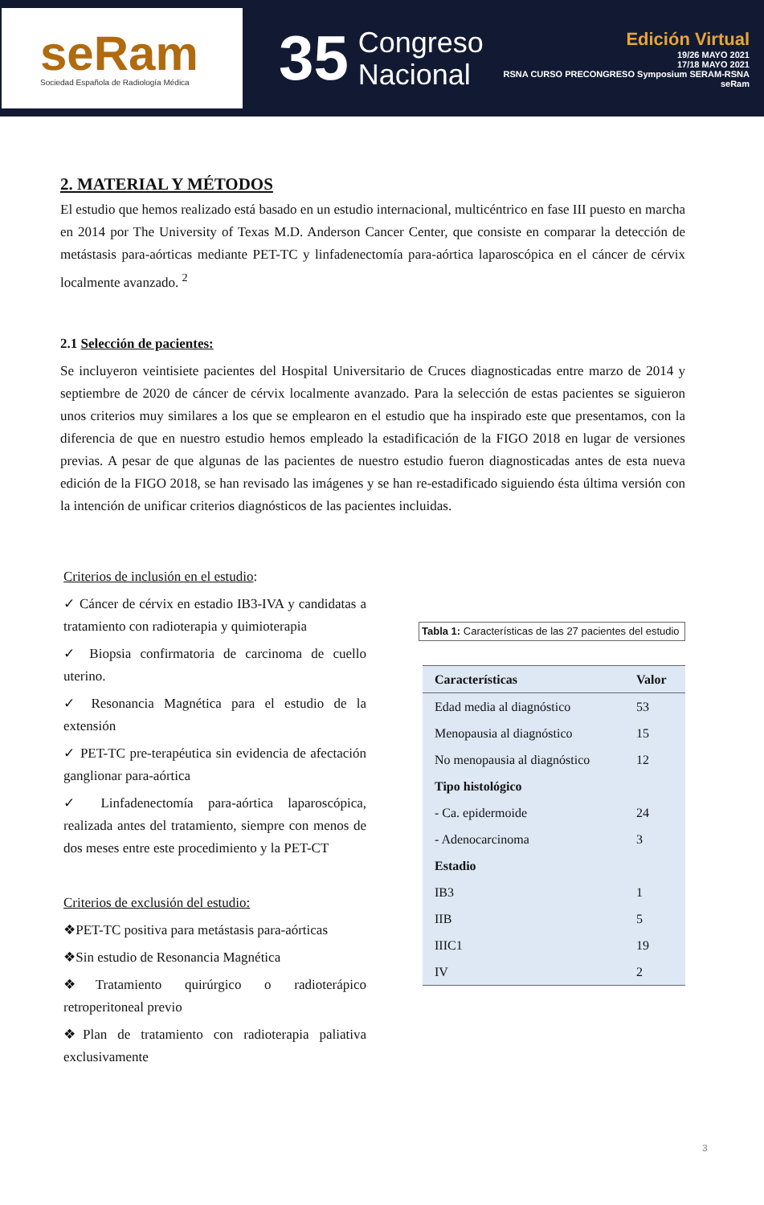seRam
Sociedad Española de Radiología Médica
35
Congreso
Nacional
Edición Virtual
19/26 MAYO 2021
17/18 MAYO 2021
RSNA CURSO PRECONGRESO Symposium SERAM-RSNA
seRam
2. MATERIAL Y MÉTODOS
El estudio que hemos realizado está basado en un estudio internacional, multicéntrico en fase III puesto en marcha en 2014 por The University of Texas M.D. Anderson Cancer Center, que consiste en comparar la detección de metástasis para-aórticas mediante PET-TC y linfadenectomía para-aórtica laparoscópica en el cáncer de cérvix localmente avanzado. <sup>2</sup>
2.1 Selección de pacientes:
Se incluyeron veintisiete pacientes del Hospital Universitario de Cruces diagnosticadas entre marzo de 2014 y septiembre de 2020 de cáncer de cérvix localmente avanzado. Para la selección de estas pacientes se siguieron unos criterios muy similares a los que se emplearon en el estudio que ha inspirado este que presentamos, con la diferencia de que en nuestro estudio hemos empleado la estadificación de la FIGO 2018 en lugar de versiones previas. A pesar de que algunas de las pacientes de nuestro estudio fueron diagnosticadas antes de esta nueva edición de la FIGO 2018, se han revisado las imágenes y se han re-estadificado siguiendo ésta última versión con la intención de unificar criterios diagnósticos de las pacientes incluidas.
Criterios de inclusión en el estudio:
✓ Cáncer de cérvix en estadio IB3-IVA y candidatas a tratamiento con radioterapia y quimioterapia
✓ Biopsia confirmatoria de carcinoma de cuello uterino.
✓ Resonancia Magnética para el estudio de la extensión
✓ PET-TC pre-terapéutica sin evidencia de afectación ganglionar para-aórtica
✓ Linfadenectomía para-aórtica laparoscópica, realizada antes del tratamiento, siempre con menos de dos meses entre este procedimiento y la PET-CT
Criterios de exclusión del estudio:
❖PET-TC positiva para metástasis para-aórticas
❖Sin estudio de Resonancia Magnética
❖Tratamiento quirúrgico o radioterápico retroperitoneal previo
❖Plan de tratamiento con radioterapia paliativa exclusivamente
Tabla 1: Características de las 27 pacientes del estudio
| Características | Valor |
| --- | --- |
| Edad media al diagnóstico | 53 |
| Menopausia al diagnóstico | 15 |
| No menopausia al diagnóstico | 12 |
| Tipo histológico | |
| - Ca. epidermoide | 24 |
| - Adenocarcinoma | 3 |
| Estadio | |
| IB3 | 1 |
| IIB | 5 |
| IIIC1 | 19 |
| IV | 2 |
3